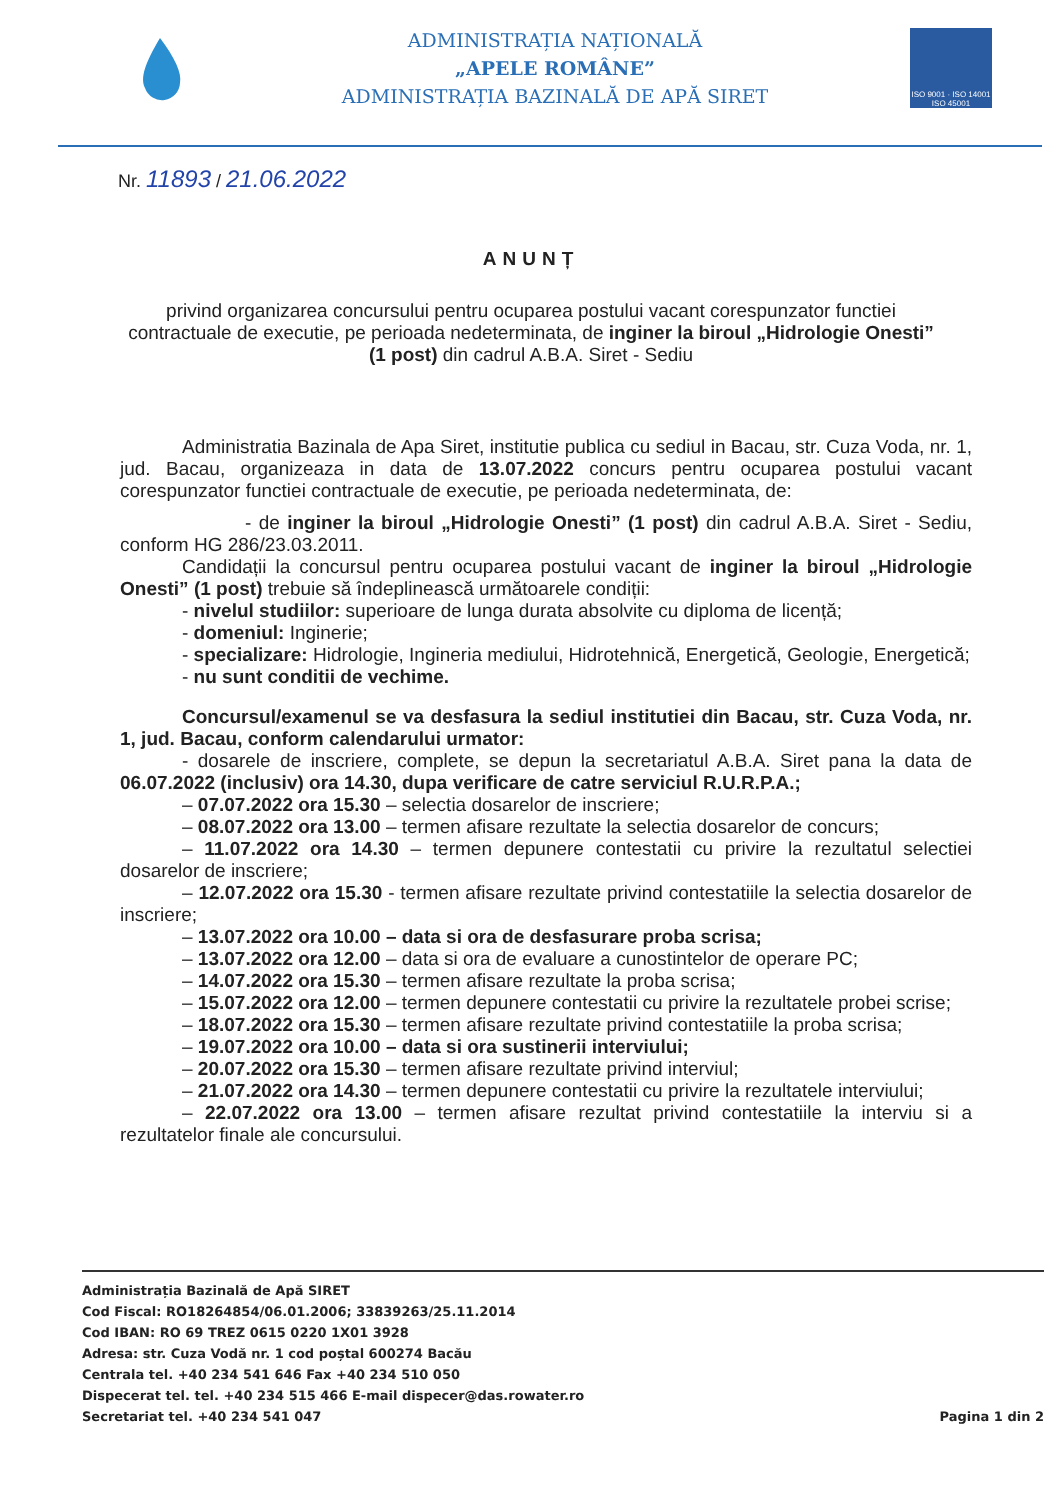ADMINISTRAȚIA NAȚIONALĂ
„APELE ROMÂNE”
ADMINISTRAȚIA BAZINALĂ DE APĂ SIRET
ISO 9001 · ISO 14001
ISO 45001
Nr. 11893 / 21.06.2022
ANUNȚ
privind organizarea concursului pentru ocuparea postului vacant corespunzator functiei contractuale de executie, pe perioada nedeterminata, de inginer la biroul „Hidrologie Onesti” (1 post) din cadrul A.B.A. Siret - Sediu
Administratia Bazinala de Apa Siret, institutie publica cu sediul in Bacau, str. Cuza Voda, nr. 1, jud. Bacau, organizeaza in data de 13.07.2022 concurs pentru ocuparea postului vacant corespunzator functiei contractuale de executie, pe perioada nedeterminata, de:
- de inginer la biroul „Hidrologie Onesti” (1 post) din cadrul A.B.A. Siret - Sediu, conform HG 286/23.03.2011.
Candidații la concursul pentru ocuparea postului vacant de inginer la biroul „Hidrologie Onesti” (1 post) trebuie să îndeplinească următoarele condiții:
- nivelul studiilor: superioare de lunga durata absolvite cu diploma de licență;
- domeniul: Inginerie;
- specializare: Hidrologie, Ingineria mediului, Hidrotehnică, Energetică, Geologie, Energetică;
- nu sunt conditii de vechime.
Concursul/examenul se va desfasura la sediul institutiei din Bacau, str. Cuza Voda, nr. 1, jud. Bacau, conform calendarului urmator:
- dosarele de inscriere, complete, se depun la secretariatul A.B.A. Siret pana la data de 06.07.2022 (inclusiv) ora 14.30, dupa verificare de catre serviciul R.U.R.P.A.;
– 07.07.2022 ora 15.30 – selectia dosarelor de inscriere;
– 08.07.2022 ora 13.00 – termen afisare rezultate la selectia dosarelor de concurs;
– 11.07.2022 ora 14.30 – termen depunere contestatii cu privire la rezultatul selectiei dosarelor de inscriere;
– 12.07.2022 ora 15.30 - termen afisare rezultate privind contestatiile la selectia dosarelor de inscriere;
– 13.07.2022 ora 10.00 – data si ora de desfasurare proba scrisa;
– 13.07.2022 ora 12.00 – data si ora de evaluare a cunostintelor de operare PC;
– 14.07.2022 ora 15.30 – termen afisare rezultate la proba scrisa;
– 15.07.2022 ora 12.00 – termen depunere contestatii cu privire la rezultatele probei scrise;
– 18.07.2022 ora 15.30 – termen afisare rezultate privind contestatiile la proba scrisa;
– 19.07.2022 ora 10.00 – data si ora sustinerii interviului;
– 20.07.2022 ora 15.30 – termen afisare rezultate privind interviul;
– 21.07.2022 ora 14.30 – termen depunere contestatii cu privire la rezultatele interviului;
– 22.07.2022 ora 13.00 – termen afisare rezultat privind contestatiile la interviu si a rezultatelor finale ale concursului.
Administrația Bazinală de Apă SIRET
Cod Fiscal: RO18264854/06.01.2006; 33839263/25.11.2014
Cod IBAN: RO 69 TREZ 0615 0220 1X01 3928
Adresa: str. Cuza Vodă nr. 1 cod poștal 600274 Bacău
Centrala tel. +40 234 541 646 Fax +40 234 510 050
Dispecerat tel. tel. +40 234 515 466 E-mail dispecer@das.rowater.ro
Secretariat tel. +40 234 541 047
Pagina 1 din 2